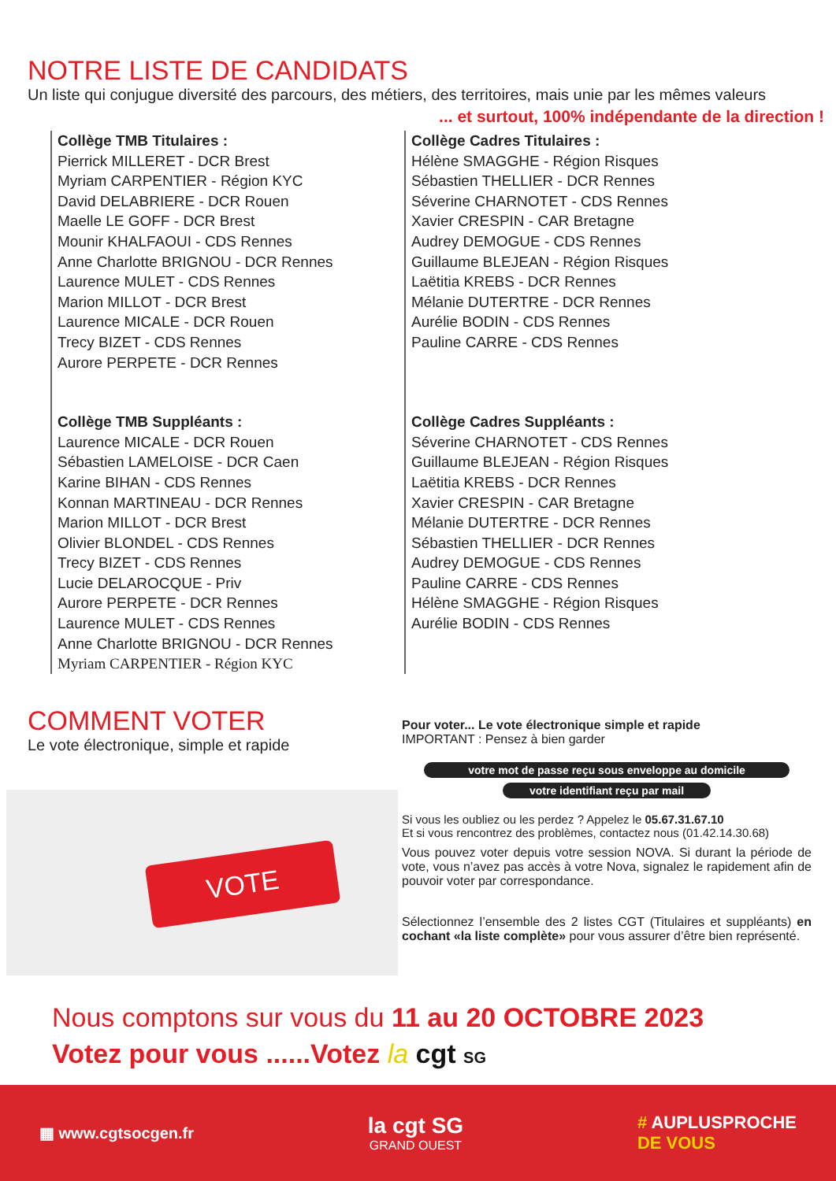NOTRE LISTE DE CANDIDATS
Un liste qui conjugue diversité des parcours, des métiers, des territoires, mais unie par les mêmes valeurs
... et surtout, 100% indépendante de la direction !
Collège TMB Titulaires :
Pierrick MILLERET - DCR Brest
Myriam CARPENTIER - Région KYC
David DELABRIERE - DCR Rouen
Maelle LE GOFF - DCR Brest
Mounir KHALFAOUI - CDS Rennes
Anne Charlotte BRIGNOU - DCR Rennes
Laurence MULET - CDS Rennes
Marion MILLOT - DCR Brest
Laurence MICALE - DCR Rouen
Trecy BIZET - CDS Rennes
Aurore PERPETE - DCR Rennes
Collège TMB Suppléants :
Laurence MICALE - DCR Rouen
Sébastien LAMELOISE - DCR Caen
Karine BIHAN - CDS Rennes
Konnan MARTINEAU - DCR Rennes
Marion MILLOT - DCR Brest
Olivier BLONDEL - CDS Rennes
Trecy BIZET - CDS Rennes
Lucie DELAROCQUE - Priv
Aurore PERPETE - DCR Rennes
Laurence MULET - CDS Rennes
Anne Charlotte BRIGNOU - DCR Rennes
Myriam CARPENTIER - Région KYC
Collège Cadres Titulaires :
Hélène SMAGGHE - Région Risques
Sébastien THELLIER - DCR Rennes
Séverine CHARNOTET - CDS Rennes
Xavier CRESPIN - CAR Bretagne
Audrey DEMOGUE - CDS Rennes
Guillaume BLEJEAN - Région Risques
Laëtitia KREBS - DCR Rennes
Mélanie DUTERTRE - DCR Rennes
Aurélie BODIN - CDS Rennes
Pauline CARRE - CDS Rennes
Collège Cadres Suppléants :
Séverine CHARNOTET - CDS Rennes
Guillaume BLEJEAN - Région Risques
Laëtitia KREBS - DCR Rennes
Xavier CRESPIN - CAR Bretagne
Mélanie DUTERTRE - DCR Rennes
Sébastien THELLIER - DCR Rennes
Audrey DEMOGUE - CDS Rennes
Pauline CARRE - CDS Rennes
Hélène SMAGGHE - Région Risques
Aurélie BODIN - CDS Rennes
COMMENT VOTER
Le vote électronique, simple et rapide
VOTE
Pour voter... Le vote électronique simple et rapide
IMPORTANT : Pensez à bien garder
votre mot de passe reçu sous enveloppe au domicile
votre identifiant reçu par mail
Si vous les oubliez ou les perdez ? Appelez le 05.67.31.67.10
Et si vous rencontrez des problèmes, contactez nous (01.42.14.30.68)
Vous pouvez voter depuis votre session NOVA. Si durant la période de vote, vous n’avez pas accès à votre Nova, signalez le rapidement afin de pouvoir voter par correspondance.
Sélectionnez l’ensemble des 2 listes CGT (Titulaires et suppléants) en cochant «la liste complète» pour vous assurer d’être bien représenté.
Nous comptons sur vous du 11 au 20 OCTOBRE 2023
Votez pour vous ......Votez la cgt SG
▦ www.cgtsocgen.fr
la cgt SG
GRAND OUEST
# AUPLUSPROCHE
DE VOUS